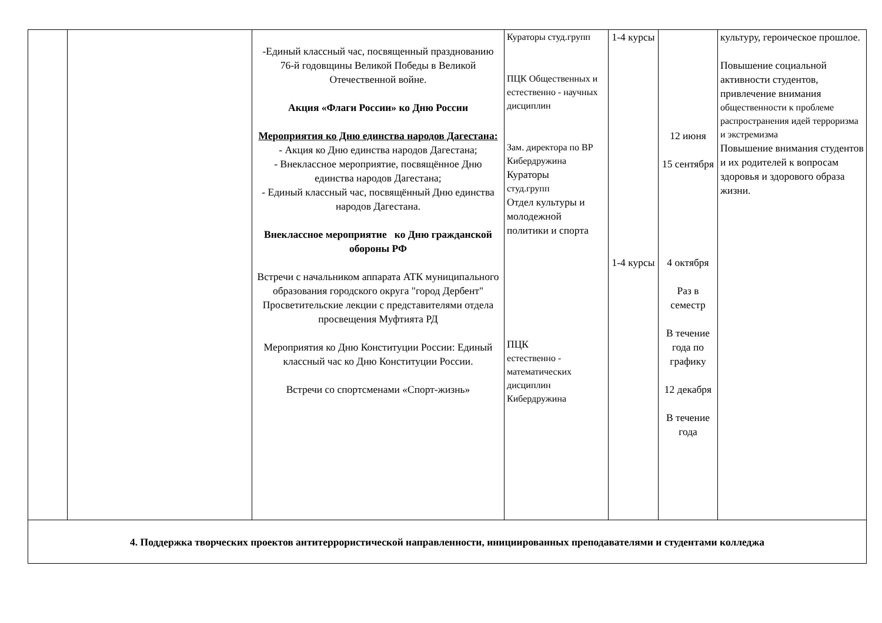| | | -Единый классный час, посвященный празднованию 76-й годовщины Великой Победы в Великой Отечественной войне. Акция «Флаги России» ко Дню России Мероприятия ко Дню единства народов Дагестана: - Акция ко Дню единства народов Дагестана; - Внеклассное мероприятие, посвящённое Дню единства народов Дагестана; - Единый классный час, посвящённый Дню единства народов Дагестана. Внеклассное мероприятие ко Дню гражданской обороны РФ Встречи с начальником аппарата АТК муниципального образования городского округа "город Дербент" Просветительские лекции с представителями отдела просвещения Муфтията РД Мероприятия ко Дню Конституции России: Единый классный час ко Дню Конституции России. Встречи со спортсменами «Спорт-жизнь» | Кураторы студ.групп ПЦК Общественных и естественно - научных дисциплин Зам. директора по ВР Кибердружина Кураторы студ.групп Отдел культуры и молодежной политики и спорта ПЦК естественно - математических дисциплин Кибердружина | 1-4 курсы 1-4 курсы | 12 июня 15 сентября 4 октября Раз в семестр В течение года по графику 12 декабря В течение года | культуру, героическое прошлое. Повышение социальной активности студентов, привлечение внимания общественности к проблеме распространения идей терроризма и экстремизма Повышение внимания студентов и их родителей к вопросам здоровья и здорового образа жизни. |
| 4. Поддержка творческих проектов антитеррористической направленности, инициированных преподавателями и студентами колледжа | | | | | | |